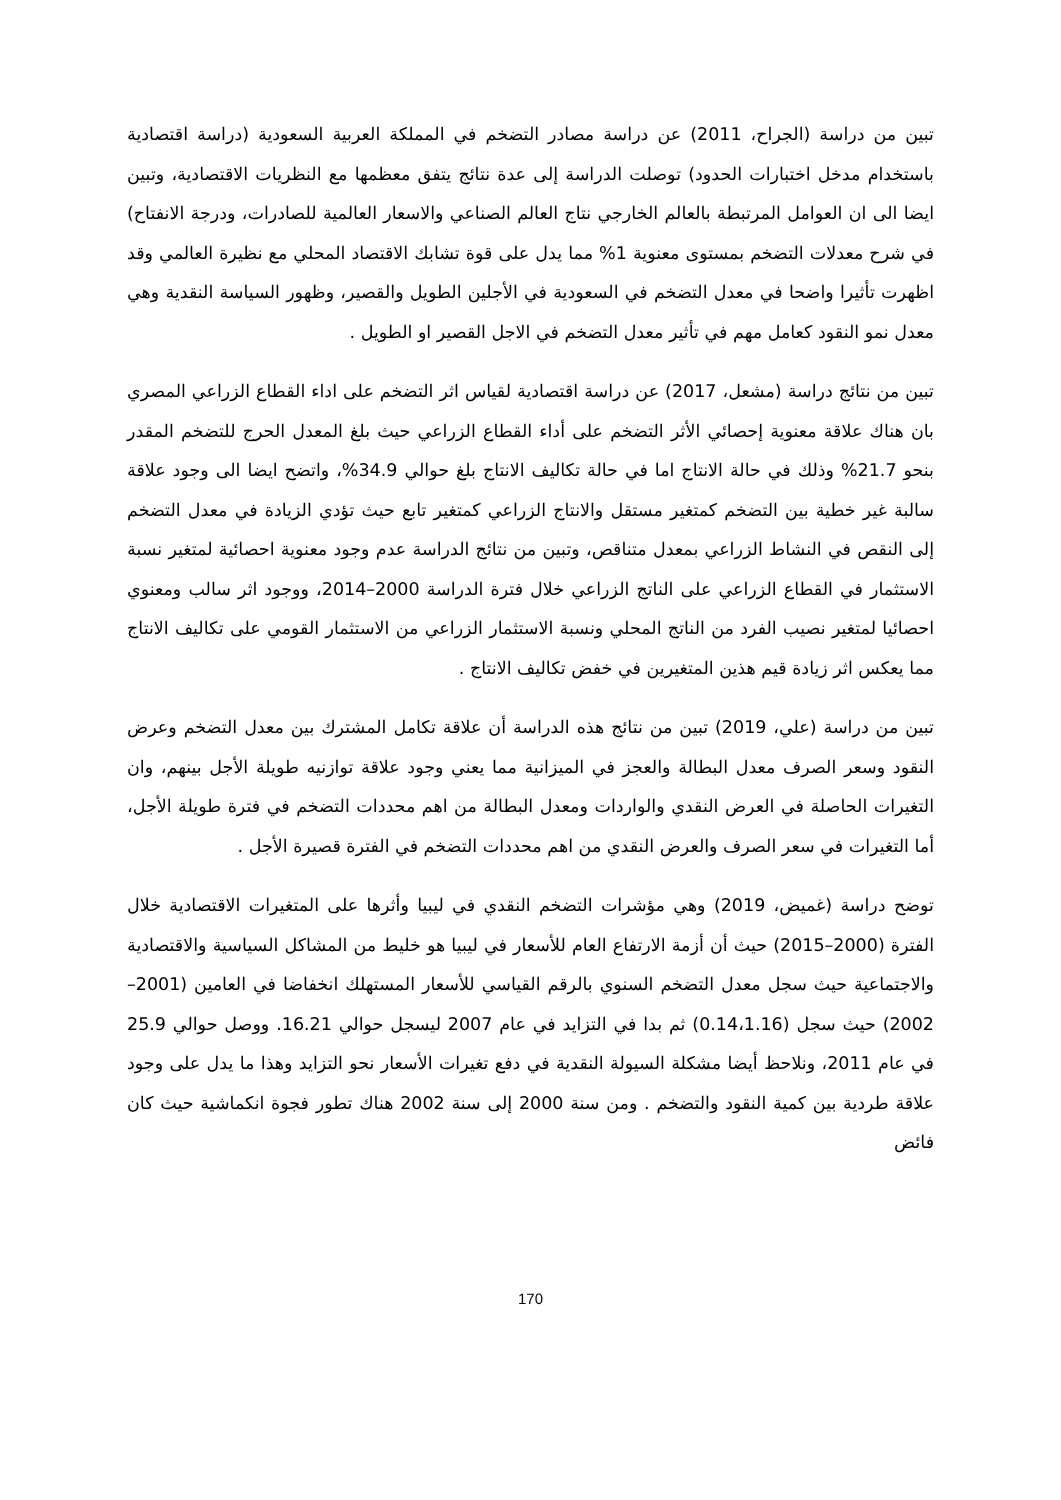تبين من دراسة (الجراح، 2011) عن دراسة مصادر التضخم في المملكة العربية السعودية (دراسة اقتصادية باستخدام مدخل اختبارات الحدود) توصلت الدراسة إلى عدة نتائج يتفق معظمها مع النظريات الاقتصادية، وتبين ايضا الى ان العوامل المرتبطة بالعالم الخارجي نتاج العالم الصناعي والاسعار العالمية للصادرات، ودرجة الانفتاح) في شرح معدلات التضخم بمستوى معنوية 1% مما يدل على قوة تشابك الاقتصاد المحلي مع نظيرة العالمي وقد اظهرت تأثيرا واضحا في معدل التضخم في السعودية في الأجلين الطويل والقصير، وظهور السياسة النقدية وهي معدل نمو النقود كعامل مهم في تأثير معدل التضخم في الاجل القصير او الطويل .
تبين من نتائج دراسة (مشعل، 2017) عن دراسة اقتصادية لقياس اثر التضخم على اداء القطاع الزراعي المصري بان هناك علاقة معنوية إحصائي الأثر التضخم على أداء القطاع الزراعي حيث بلغ المعدل الحرج للتضخم المقدر بنحو 21.7% وذلك في حالة الانتاج اما في حالة تكاليف الانتاج بلغ حوالي 34.9%، واتضح ايضا الى وجود علاقة سالبة غير خطية بين التضخم كمتغير مستقل والانتاج الزراعي كمتغير تابع حيث تؤدي الزيادة في معدل التضخم إلى النقص في النشاط الزراعي بمعدل متناقص، وتبين من نتائج الدراسة عدم وجود معنوية احصائية لمتغير نسبة الاستثمار في القطاع الزراعي على الناتج الزراعي خلال فترة الدراسة 2000–2014، ووجود اثر سالب ومعنوي احصائيا لمتغير نصيب الفرد من الناتج المحلي ونسبة الاستثمار الزراعي من الاستثمار القومي على تكاليف الانتاج مما يعكس اثر زيادة قيم هذين المتغيرين في خفض تكاليف الانتاج .
تبين من دراسة (علي، 2019) تبين من نتائج هذه الدراسة أن علاقة تكامل المشترك بين معدل التضخم وعرض النقود وسعر الصرف معدل البطالة والعجز في الميزانية مما يعني وجود علاقة توازنيه طويلة الأجل بينهم، وان التغيرات الحاصلة في العرض النقدي والواردات ومعدل البطالة من اهم محددات التضخم في فترة طويلة الأجل، أما التغيرات في سعر الصرف والعرض النقدي من اهم محددات التضخم في الفترة قصيرة الأجل .
توضح دراسة (غميض، 2019) وهي مؤشرات التضخم النقدي في ليبيا وأثرها على المتغيرات الاقتصادية خلال الفترة (2000–2015) حيث أن أزمة الارتفاع العام للأسعار في ليبيا هو خليط من المشاكل السياسية والاقتصادية والاجتماعية حيث سجل معدل التضخم السنوي بالرقم القياسي للأسعار المستهلك انخفاضا في العامين (2001–2002) حيث سجل (0.14،1.16) ثم بدا في التزايد في عام 2007 ليسجل حوالي 16.21. ووصل حوالي 25.9 في عام 2011، ونلاحظ أيضا مشكلة السيولة النقدية في دفع تغيرات الأسعار نحو التزايد وهذا ما يدل على وجود علاقة طردية بين كمية النقود والتضخم . ومن سنة 2000 إلى سنة 2002 هناك تطور فجوة انكماشية حيث كان فائض
170